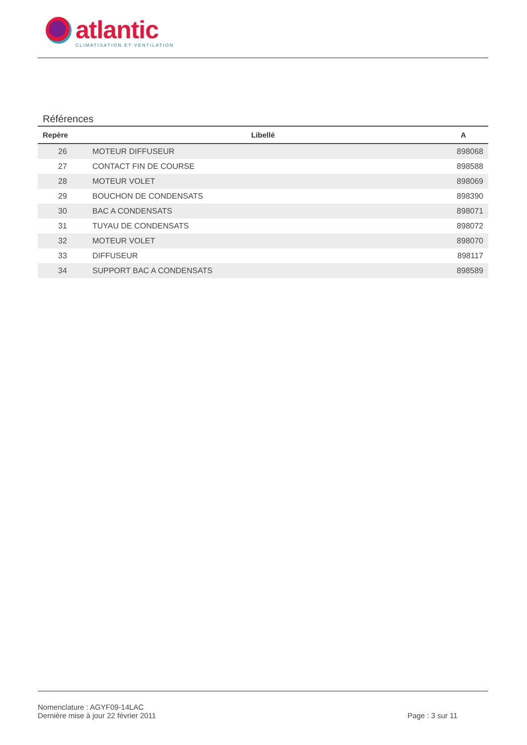atlantic
CLIMATISATION ET VENTILATION
Références
| Repère | Libellé | A |
| --- | --- | --- |
| 26 | MOTEUR DIFFUSEUR | 898068 |
| 27 | CONTACT FIN DE COURSE | 898588 |
| 28 | MOTEUR VOLET | 898069 |
| 29 | BOUCHON DE CONDENSATS | 898390 |
| 30 | BAC A CONDENSATS | 898071 |
| 31 | TUYAU DE CONDENSATS | 898072 |
| 32 | MOTEUR VOLET | 898070 |
| 33 | DIFFUSEUR | 898117 |
| 34 | SUPPORT BAC A CONDENSATS | 898589 |
Nomenclature : AGYF09-14LAC
Dernière mise à jour 22 février 2011
Page : 3 sur 11